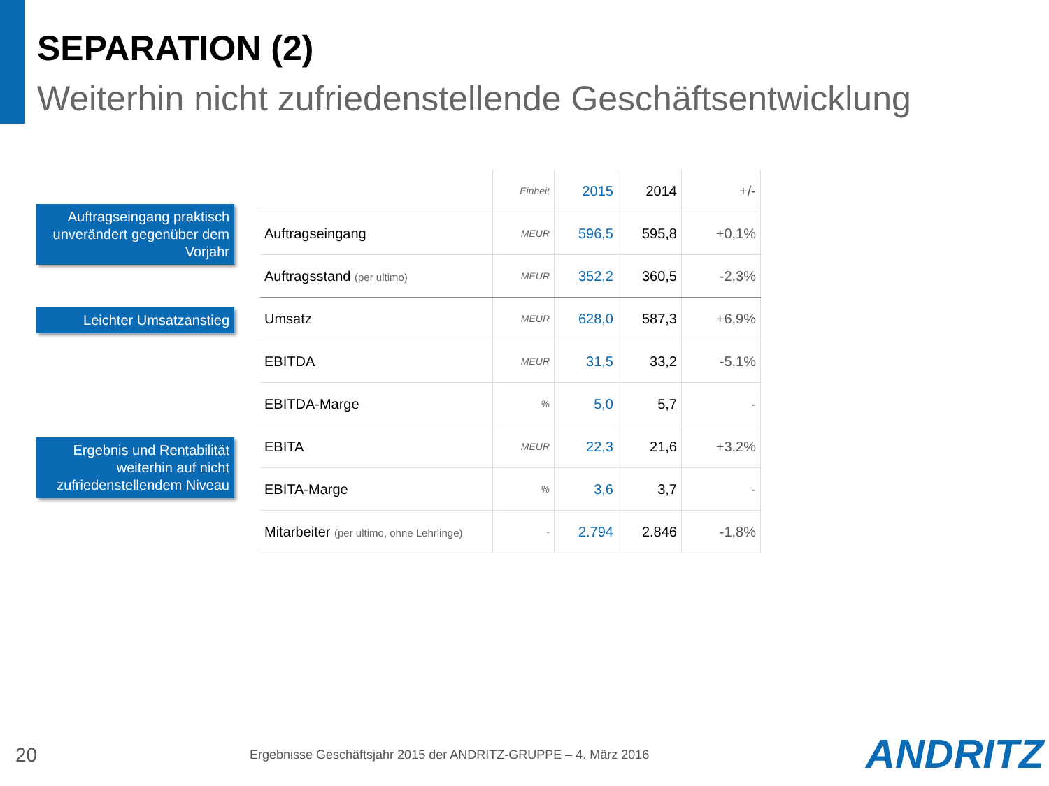SEPARATION (2)
Weiterhin nicht zufriedenstellende Geschäftsentwicklung
Auftragseingang praktisch unverändert gegenüber dem Vorjahr
Leichter Umsatzanstieg
Ergebnis und Rentabilität weiterhin auf nicht zufriedenstellendem Niveau
| | Einheit | 2015 | 2014 | +/- |
| --- | --- | --- | --- | --- |
| Auftragseingang | MEUR | 596,5 | 595,8 | +0,1% |
| Auftragsstand (per ultimo) | MEUR | 352,2 | 360,5 | -2,3% |
| Umsatz | MEUR | 628,0 | 587,3 | +6,9% |
| EBITDA | MEUR | 31,5 | 33,2 | -5,1% |
| EBITDA-Marge | % | 5,0 | 5,7 | - |
| EBITA | MEUR | 22,3 | 21,6 | +3,2% |
| EBITA-Marge | % | 3,6 | 3,7 | - |
| Mitarbeiter (per ultimo, ohne Lehrlinge) | - | 2.794 | 2.846 | -1,8% |
20
Ergebnisse Geschäftsjahr 2015 der ANDRITZ-GRUPPE – 4. März 2016
ANDRITZ